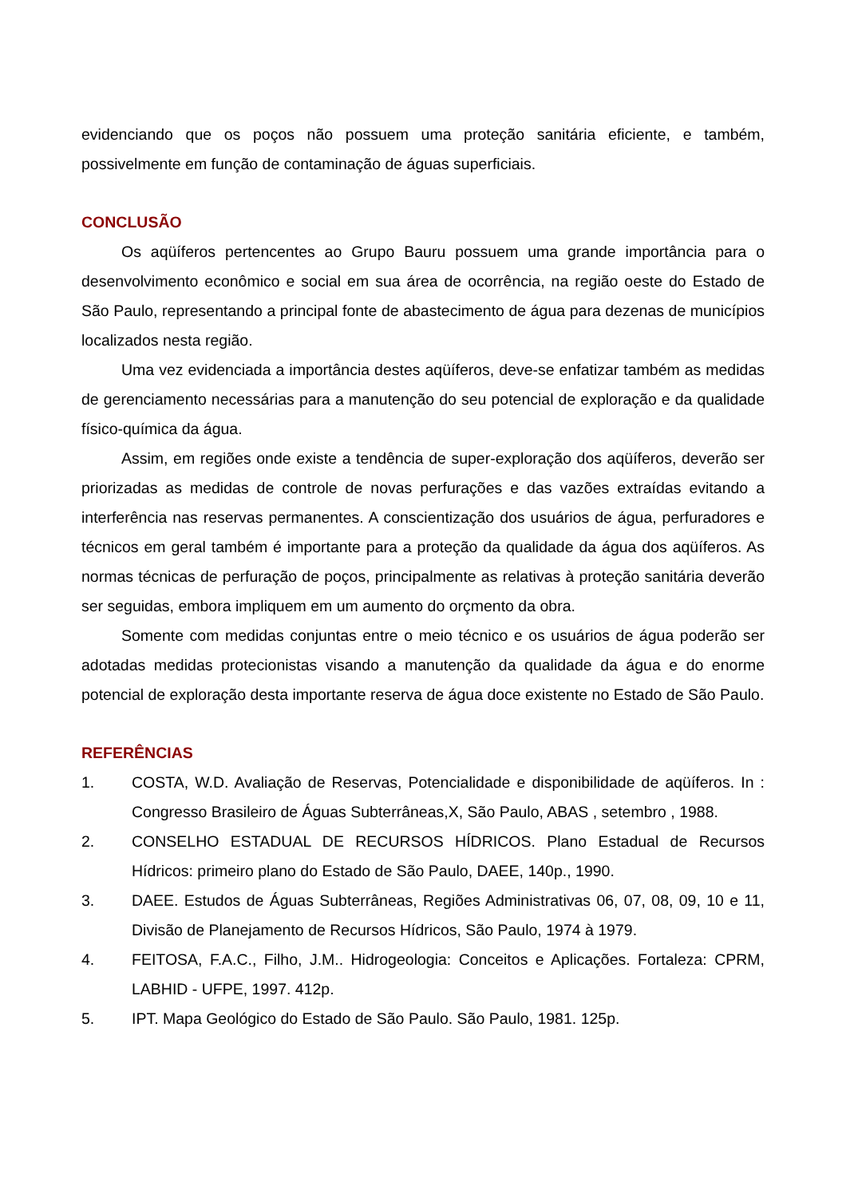evidenciando que os poços não possuem uma proteção sanitária eficiente, e também, possivelmente em função de contaminação de águas superficiais.
CONCLUSÃO
Os aqüíferos pertencentes ao Grupo Bauru possuem uma grande importância para o desenvolvimento econômico e social em sua área de ocorrência, na região oeste do Estado de São Paulo, representando a principal fonte de abastecimento de água para dezenas de municípios localizados nesta região.
Uma vez evidenciada a importância destes aqüíferos, deve-se enfatizar também as medidas de gerenciamento necessárias para a manutenção do seu potencial de exploração e da qualidade físico-química da água.
Assim, em regiões onde existe a tendência de super-exploração dos aqüíferos, deverão ser priorizadas as medidas de controle de novas perfurações e das vazões extraídas evitando a interferência nas reservas permanentes. A conscientização dos usuários de água, perfuradores e técnicos em geral também é importante para a proteção da qualidade da água dos aqüíferos. As normas técnicas de perfuração de poços, principalmente as relativas à proteção sanitária deverão ser seguidas, embora impliquem em um aumento do orçmento da obra.
Somente com medidas conjuntas entre o meio técnico e os usuários de água poderão ser adotadas medidas protecionistas visando a manutenção da qualidade da água e do enorme potencial de exploração desta importante reserva de água doce existente no Estado de São Paulo.
REFERÊNCIAS
1. COSTA, W.D. Avaliação de Reservas, Potencialidade e disponibilidade de aqüíferos. In : Congresso Brasileiro de Águas Subterrâneas,X, São Paulo, ABAS , setembro , 1988.
2. CONSELHO ESTADUAL DE RECURSOS HÍDRICOS. Plano Estadual de Recursos Hídricos: primeiro plano do Estado de São Paulo, DAEE, 140p., 1990.
3. DAEE. Estudos de Águas Subterrâneas, Regiões Administrativas 06, 07, 08, 09, 10 e 11, Divisão de Planejamento de Recursos Hídricos, São Paulo, 1974 à 1979.
4. FEITOSA, F.A.C., Filho, J.M.. Hidrogeologia: Conceitos e Aplicações. Fortaleza: CPRM, LABHID - UFPE, 1997. 412p.
5. IPT. Mapa Geológico do Estado de São Paulo. São Paulo, 1981. 125p.